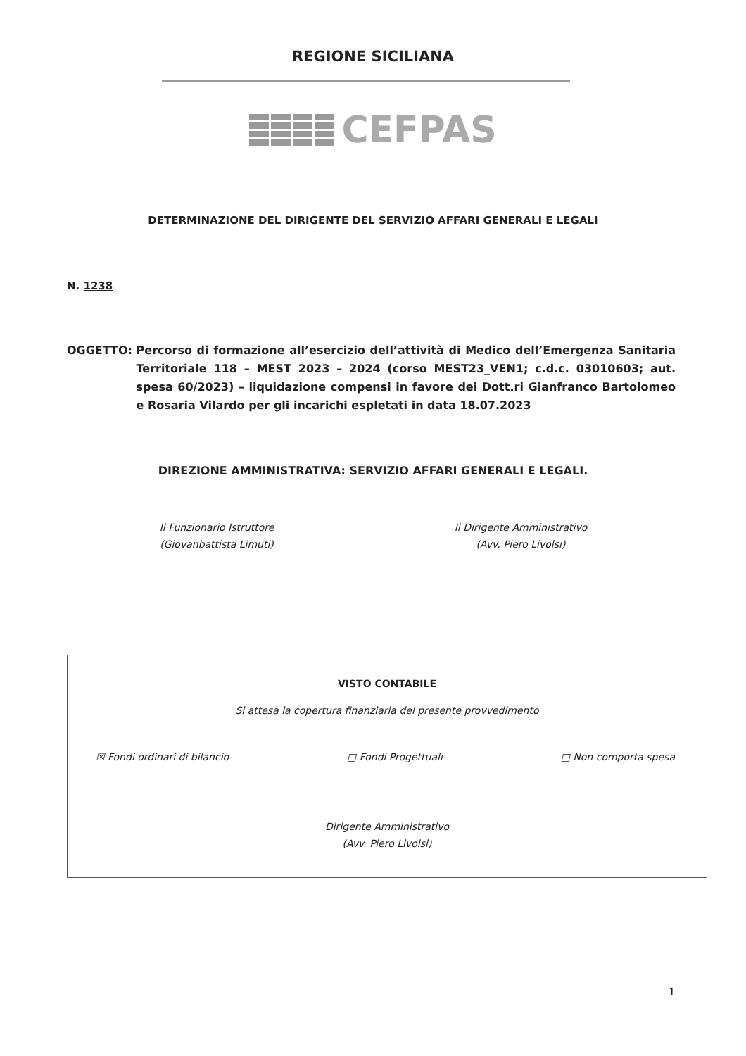REGIONE SICILIANA
CEFPAS
DETERMINAZIONE DEL DIRIGENTE DEL SERVIZIO AFFARI GENERALI E LEGALI
N. 1238
OGGETTO: Percorso di formazione all’esercizio dell’attività di Medico dell’Emergenza Sanitaria Territoriale 118 – MEST 2023 – 2024 (corso MEST23_VEN1; c.d.c. 03010603; aut. spesa 60/2023) – liquidazione compensi in favore dei Dott.ri Gianfranco Bartolomeo e Rosaria Vilardo per gli incarichi espletati in data 18.07.2023
DIREZIONE AMMINISTRATIVA: SERVIZIO AFFARI GENERALI E LEGALI.
Il Funzionario Istruttore
(Giovanbattista Limuti)
Il Dirigente Amministrativo
(Avv. Piero Livolsi)
VISTO CONTABILE
Si attesa la copertura finanziaria del presente provvedimento
☒ Fondi ordinari di bilancio □ Fondi Progettuali □ Non comporta spesa
Dirigente Amministrativo
(Avv. Piero Livolsi)
1